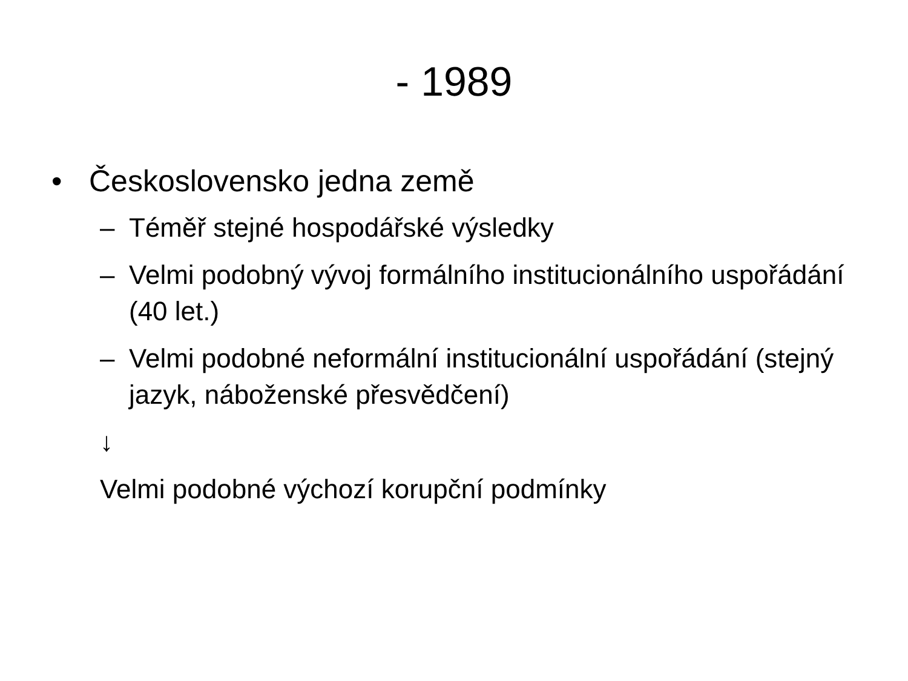- 1989
• Československo jedna země
– Téměř stejné hospodářské výsledky
– Velmi podobný vývoj formálního institucionálního uspořádání (40 let.)
– Velmi podobné neformální institucionální uspořádání (stejný jazyk, náboženské přesvědčení)
↓
Velmi podobné výchozí korupční podmínky